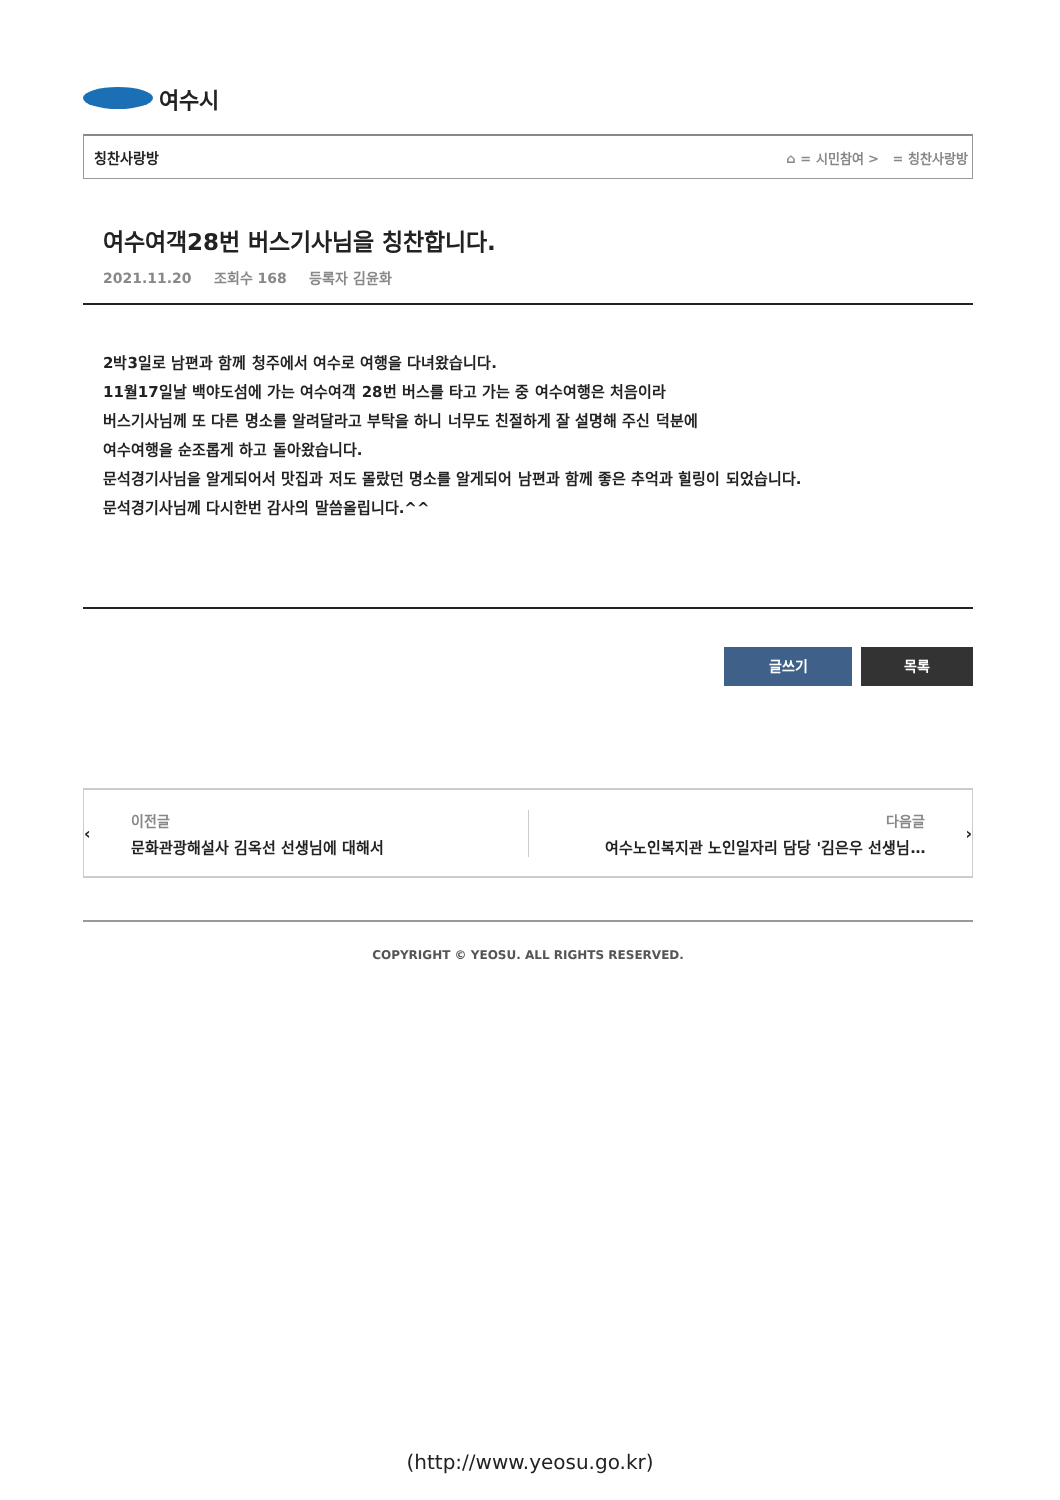여수시
칭찬사랑방 ⌂ = 시민참여 > = 칭찬사랑방
여수여객28번 버스기사님을 칭찬합니다.
2021.11.20 조회수 168 등록자 김윤화
2박3일로 남편과 함께 청주에서 여수로 여행을 다녀왔습니다.
11월17일날 백야도섬에 가는 여수여객 28번 버스를 타고 가는 중 여수여행은 처음이라
버스기사님께 또 다른 명소를 알려달라고 부탁을 하니 너무도 친절하게 잘 설명해 주신 덕분에
여수여행을 순조롭게 하고 돌아왔습니다.
문석경기사님을 알게되어서 맛집과 저도 몰랐던 명소를 알게되어 남편과 함께 좋은 추억과 힐링이 되었습니다.
문석경기사님께 다시한번 감사의 말씀올립니다.^^
글쓰기 목록
‹
이전글
문화관광해설사 김옥선 선생님에 대해서
다음글
여수노인복지관 노인일자리 담당 '김은우 선생님…
›
COPYRIGHT © YEOSU. ALL RIGHTS RESERVED.
(http://www.yeosu.go.kr)